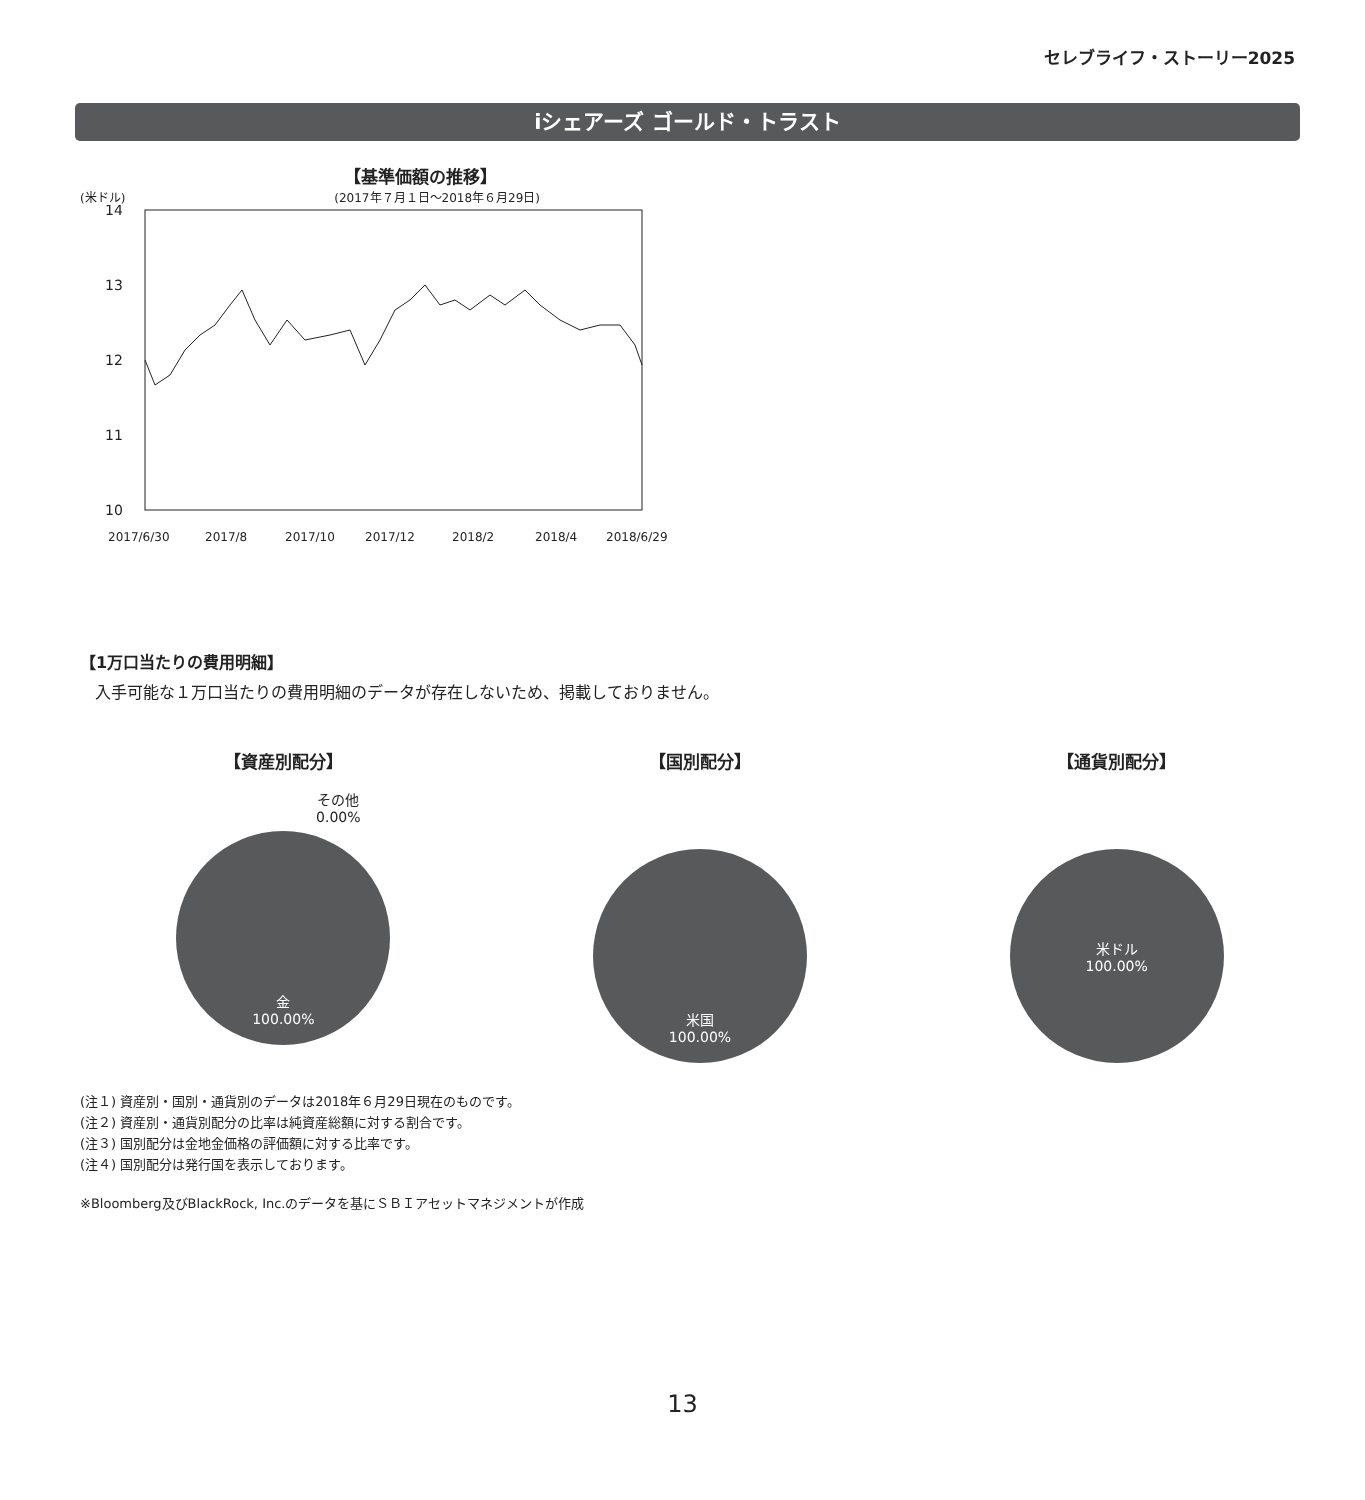セレブライフ・ストーリー2025
iシェアーズ ゴールド・トラスト
【基準価額の推移】
(米ドル) (2017年７月１日～2018年６月29日)
14
13
12
11
10
2017/6/30
2017/8
2017/10
2017/12
2018/2
2018/4
2018/6/29
【1万口当たりの費用明細】
入手可能な１万口当たりの費用明細のデータが存在しないため、掲載しておりません。
【資産別配分】
その他
0.00%
金
100.00%
【国別配分】
米国
100.00%
【通貨別配分】
米ドル
100.00%
(注１) 資産別・国別・通貨別のデータは2018年６月29日現在のものです。
(注２) 資産別・通貨別配分の比率は純資産総額に対する割合です。
(注３) 国別配分は金地金価格の評価額に対する比率です。
(注４) 国別配分は発行国を表示しております。
※Bloomberg及びBlackRock, Inc.のデータを基にＳＢＩアセットマネジメントが作成
13